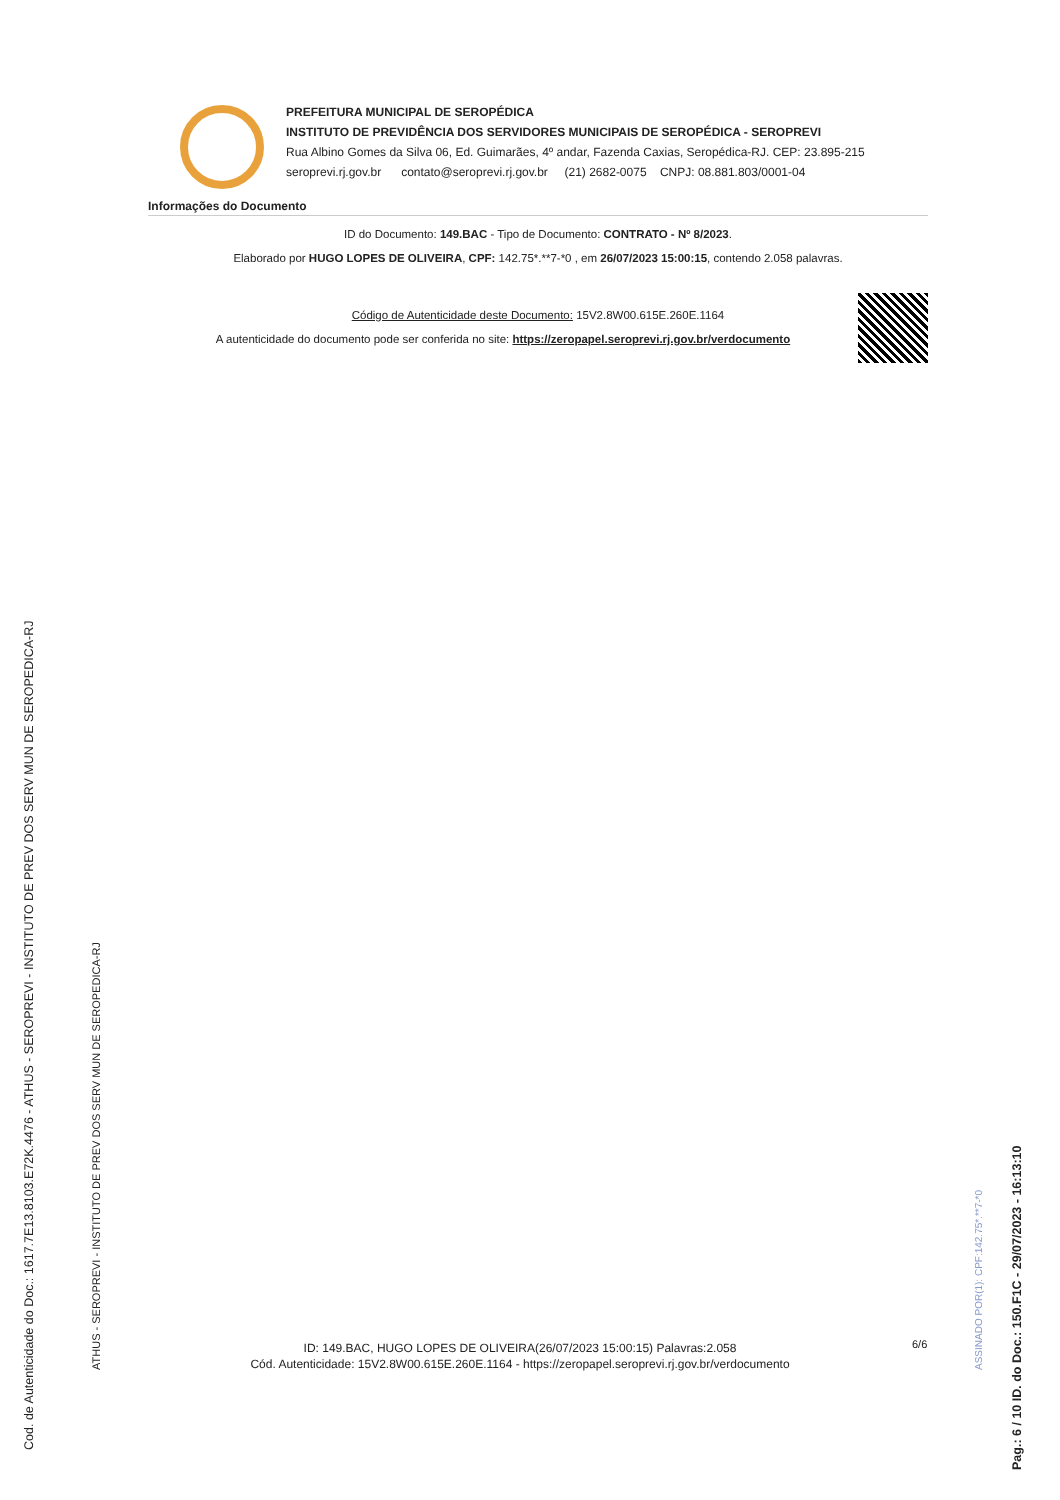Cod. de Autenticidade do Doc.: 1617.7E13.8103.E72K.4476 - ATHUS - SEROPREVI - INSTITUTO DE PREV DOS SERV MUN DE SEROPEDICA-RJ
ATHUS - SEROPREVI - INSTITUTO DE PREV DOS SERV MUN DE SEROPEDICA-RJ
Pag.: 6 / 10 ID. do Doc.: 150.F1C - 29/07/2023 - 16:13:10
ASSINADO POR(1): CPF:142.75*.**7-*0
PREFEITURA MUNICIPAL DE SEROPÉDICA
INSTITUTO DE PREVIDÊNCIA DOS SERVIDORES MUNICIPAIS DE SEROPÉDICA - SEROPREVI
Rua Albino Gomes da Silva 06, Ed. Guimarães, 4º andar, Fazenda Caxias, Seropédica-RJ. CEP: 23.895-215
seroprevi.rj.gov.br contato@seroprevi.rj.gov.br (21) 2682-0075 CNPJ: 08.881.803/0001-04
Informações do Documento
ID do Documento: 149.BAC - Tipo de Documento: CONTRATO - Nº 8/2023.
Elaborado por HUGO LOPES DE OLIVEIRA, CPF: 142.75*.**7-*0 , em 26/07/2023 15:00:15, contendo 2.058 palavras.
Código de Autenticidade deste Documento: 15V2.8W00.615E.260E.1164
A autenticidade do documento pode ser conferida no site: https://zeropapel.seroprevi.rj.gov.br/verdocumento
ID: 149.BAC, HUGO LOPES DE OLIVEIRA(26/07/2023 15:00:15) Palavras:2.058
Cód. Autenticidade: 15V2.8W00.615E.260E.1164 - https://zeropapel.seroprevi.rj.gov.br/verdocumento
6/6